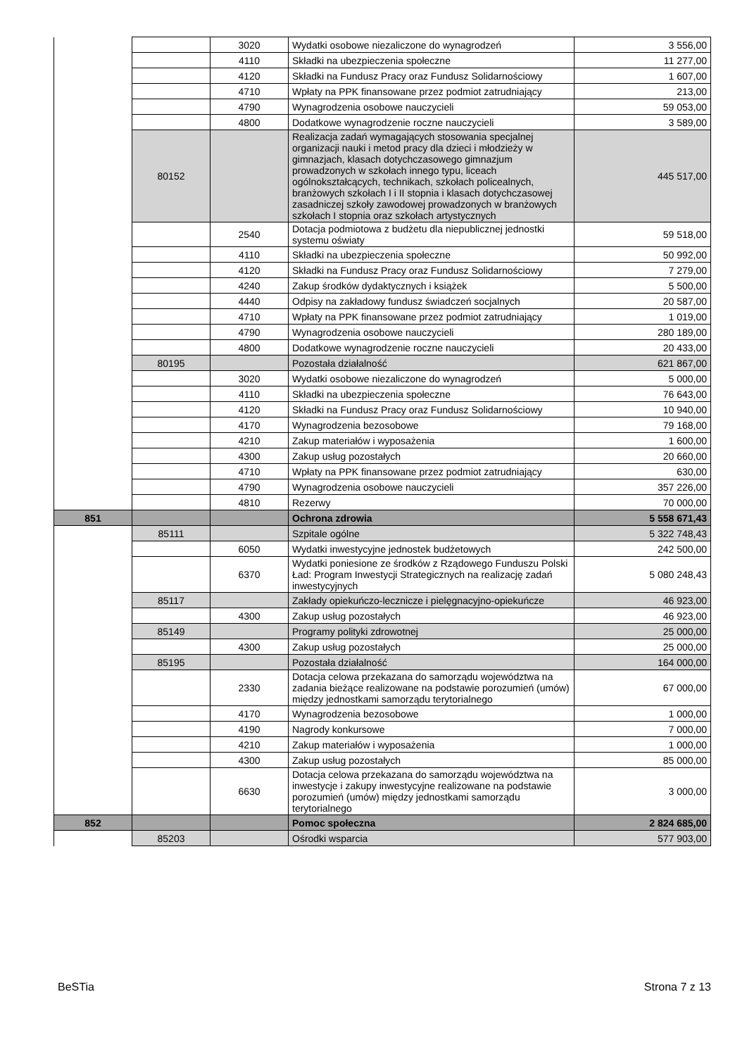| | | 3020 | Wydatki osobowe niezaliczone do wynagrodzeń | 3 556,00 |
| | | 4110 | Składki na ubezpieczenia społeczne | 11 277,00 |
| | | 4120 | Składki na Fundusz Pracy oraz Fundusz Solidarnościowy | 1 607,00 |
| | | 4710 | Wpłaty na PPK finansowane przez podmiot zatrudniający | 213,00 |
| | | 4790 | Wynagrodzenia osobowe nauczycieli | 59 053,00 |
| | | 4800 | Dodatkowe wynagrodzenie roczne nauczycieli | 3 589,00 |
| | 80152 | | Realizacja zadań wymagających stosowania specjalnej organizacji nauki i metod pracy dla dzieci i młodzieży w gimnazjach, klasach dotychczasowego gimnazjum prowadzonych w szkołach innego typu, liceach ogólnokształcących, technikach, szkołach policealnych, branżowych szkołach I i II stopnia i klasach dotychczasowej zasadniczej szkoły zawodowej prowadzonych w branżowych szkołach I stopnia oraz szkołach artystycznych | 445 517,00 |
| | | 2540 | Dotacja podmiotowa z budżetu dla niepublicznej jednostki systemu oświaty | 59 518,00 |
| | | 4110 | Składki na ubezpieczenia społeczne | 50 992,00 |
| | | 4120 | Składki na Fundusz Pracy oraz Fundusz Solidarnościowy | 7 279,00 |
| | | 4240 | Zakup środków dydaktycznych i książek | 5 500,00 |
| | | 4440 | Odpisy na zakładowy fundusz świadczeń socjalnych | 20 587,00 |
| | | 4710 | Wpłaty na PPK finansowane przez podmiot zatrudniający | 1 019,00 |
| | | 4790 | Wynagrodzenia osobowe nauczycieli | 280 189,00 |
| | | 4800 | Dodatkowe wynagrodzenie roczne nauczycieli | 20 433,00 |
| | 80195 | | Pozostała działalność | 621 867,00 |
| | | 3020 | Wydatki osobowe niezaliczone do wynagrodzeń | 5 000,00 |
| | | 4110 | Składki na ubezpieczenia społeczne | 76 643,00 |
| | | 4120 | Składki na Fundusz Pracy oraz Fundusz Solidarnościowy | 10 940,00 |
| | | 4170 | Wynagrodzenia bezosobowe | 79 168,00 |
| | | 4210 | Zakup materiałów i wyposażenia | 1 600,00 |
| | | 4300 | Zakup usług pozostałych | 20 660,00 |
| | | 4710 | Wpłaty na PPK finansowane przez podmiot zatrudniający | 630,00 |
| | | 4790 | Wynagrodzenia osobowe nauczycieli | 357 226,00 |
| | | 4810 | Rezerwy | 70 000,00 |
| 851 | | | Ochrona zdrowia | 5 558 671,43 |
| | 85111 | | Szpitale ogólne | 5 322 748,43 |
| | | 6050 | Wydatki inwestycyjne jednostek budżetowych | 242 500,00 |
| | | 6370 | Wydatki poniesione ze środków z Rządowego Funduszu Polski Ład: Program Inwestycji Strategicznych na realizację zadań inwestycyjnych | 5 080 248,43 |
| | 85117 | | Zakłady opiekuńczo-lecznicze i pielęgnacyjno-opiekuńcze | 46 923,00 |
| | | 4300 | Zakup usług pozostałych | 46 923,00 |
| | 85149 | | Programy polityki zdrowotnej | 25 000,00 |
| | | 4300 | Zakup usług pozostałych | 25 000,00 |
| | 85195 | | Pozostała działalność | 164 000,00 |
| | | 2330 | Dotacja celowa przekazana do samorządu województwa na zadania bieżące realizowane na podstawie porozumień (umów) między jednostkami samorządu terytorialnego | 67 000,00 |
| | | 4170 | Wynagrodzenia bezosobowe | 1 000,00 |
| | | 4190 | Nagrody konkursowe | 7 000,00 |
| | | 4210 | Zakup materiałów i wyposażenia | 1 000,00 |
| | | 4300 | Zakup usług pozostałych | 85 000,00 |
| | | 6630 | Dotacja celowa przekazana do samorządu województwa na inwestycje i zakupy inwestycyjne realizowane na podstawie porozumień (umów) między jednostkami samorządu terytorialnego | 3 000,00 |
| 852 | | | Pomoc społeczna | 2 824 685,00 |
| | 85203 | | Ośrodki wsparcia | 577 903,00 |
BeSTia Strona 7 z 13